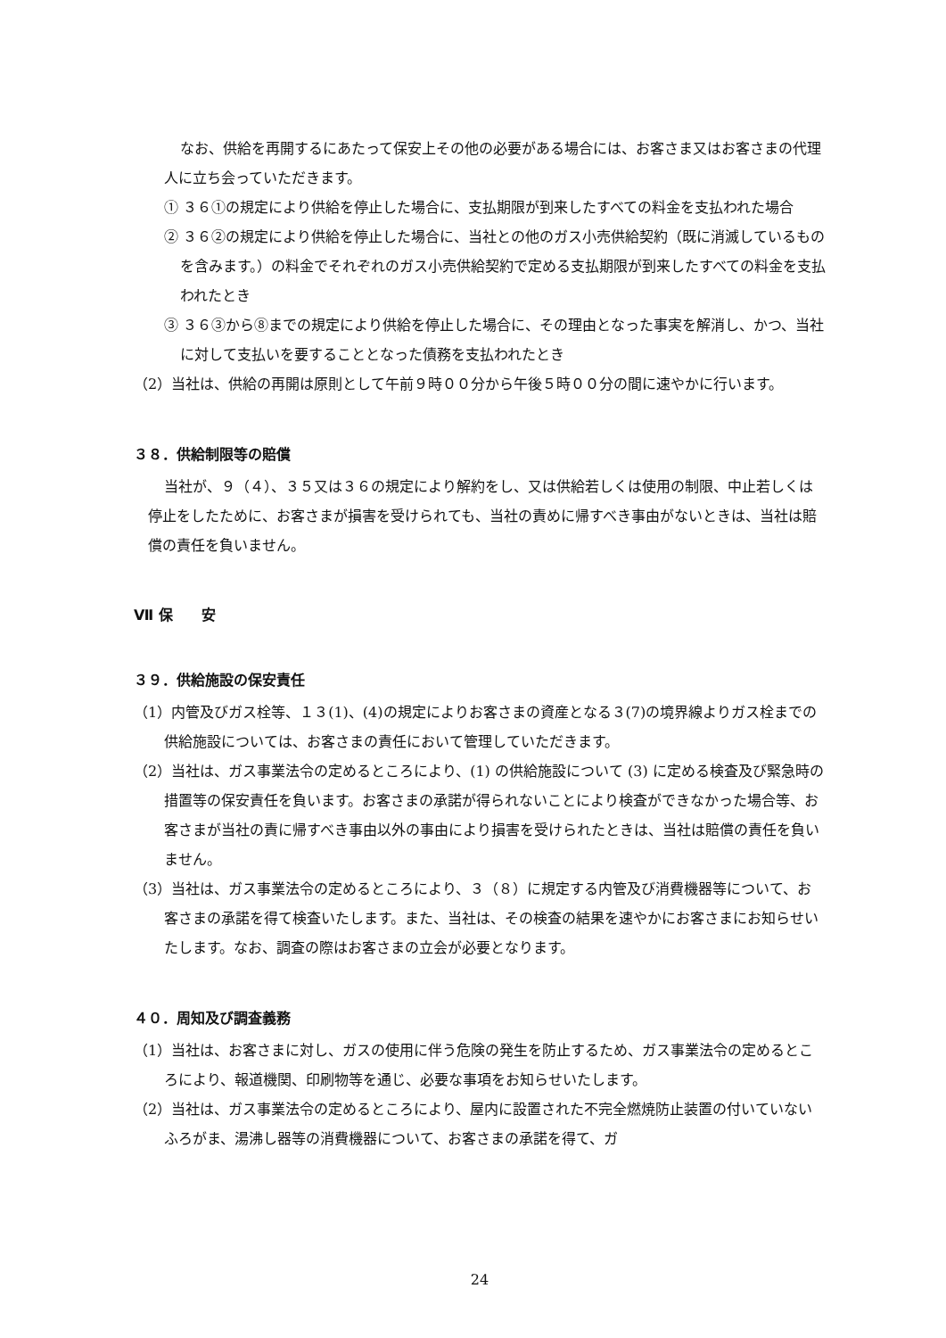なお、供給を再開するにあたって保安上その他の必要がある場合には、お客さま又はお客さまの代理人に立ち会っていただきます。
① ３６①の規定により供給を停止した場合に、支払期限が到来したすべての料金を支払われた場合
② ３６②の規定により供給を停止した場合に、当社との他のガス小売供給契約（既に消滅しているものを含みます。）の料金でそれぞれのガス小売供給契約で定める支払期限が到来したすべての料金を支払われたとき
③ ３６③から⑧までの規定により供給を停止した場合に、その理由となった事実を解消し、かつ、当社に対して支払いを要することとなった債務を支払われたとき
（2）当社は、供給の再開は原則として午前９時００分から午後５時００分の間に速やかに行います。
３８．供給制限等の賠償
当社が、９（４）、３５又は３６の規定により解約をし、又は供給若しくは使用の制限、中止若しくは停止をしたために、お客さまが損害を受けられても、当社の責めに帰すべき事由がないときは、当社は賠償の責任を負いません。
Ⅶ 保　　安
３９．供給施設の保安責任
（1）内管及びガス栓等、１３(1)、(4)の規定によりお客さまの資産となる３(7)の境界線よりガス栓までの供給施設については、お客さまの責任において管理していただきます。
（2）当社は、ガス事業法令の定めるところにより、(1) の供給施設について (3) に定める検査及び緊急時の措置等の保安責任を負います。お客さまの承諾が得られないことにより検査ができなかった場合等、お客さまが当社の責に帰すべき事由以外の事由により損害を受けられたときは、当社は賠償の責任を負いません。
（3）当社は、ガス事業法令の定めるところにより、３（８）に規定する内管及び消費機器等について、お客さまの承諾を得て検査いたします。また、当社は、その検査の結果を速やかにお客さまにお知らせいたします。なお、調査の際はお客さまの立会が必要となります。
４０．周知及び調査義務
（1）当社は、お客さまに対し、ガスの使用に伴う危険の発生を防止するため、ガス事業法令の定めるところにより、報道機関、印刷物等を通じ、必要な事項をお知らせいたします。
（2）当社は、ガス事業法令の定めるところにより、屋内に設置された不完全燃焼防止装置の付いていないふろがま、湯沸し器等の消費機器について、お客さまの承諾を得て、ガ
24